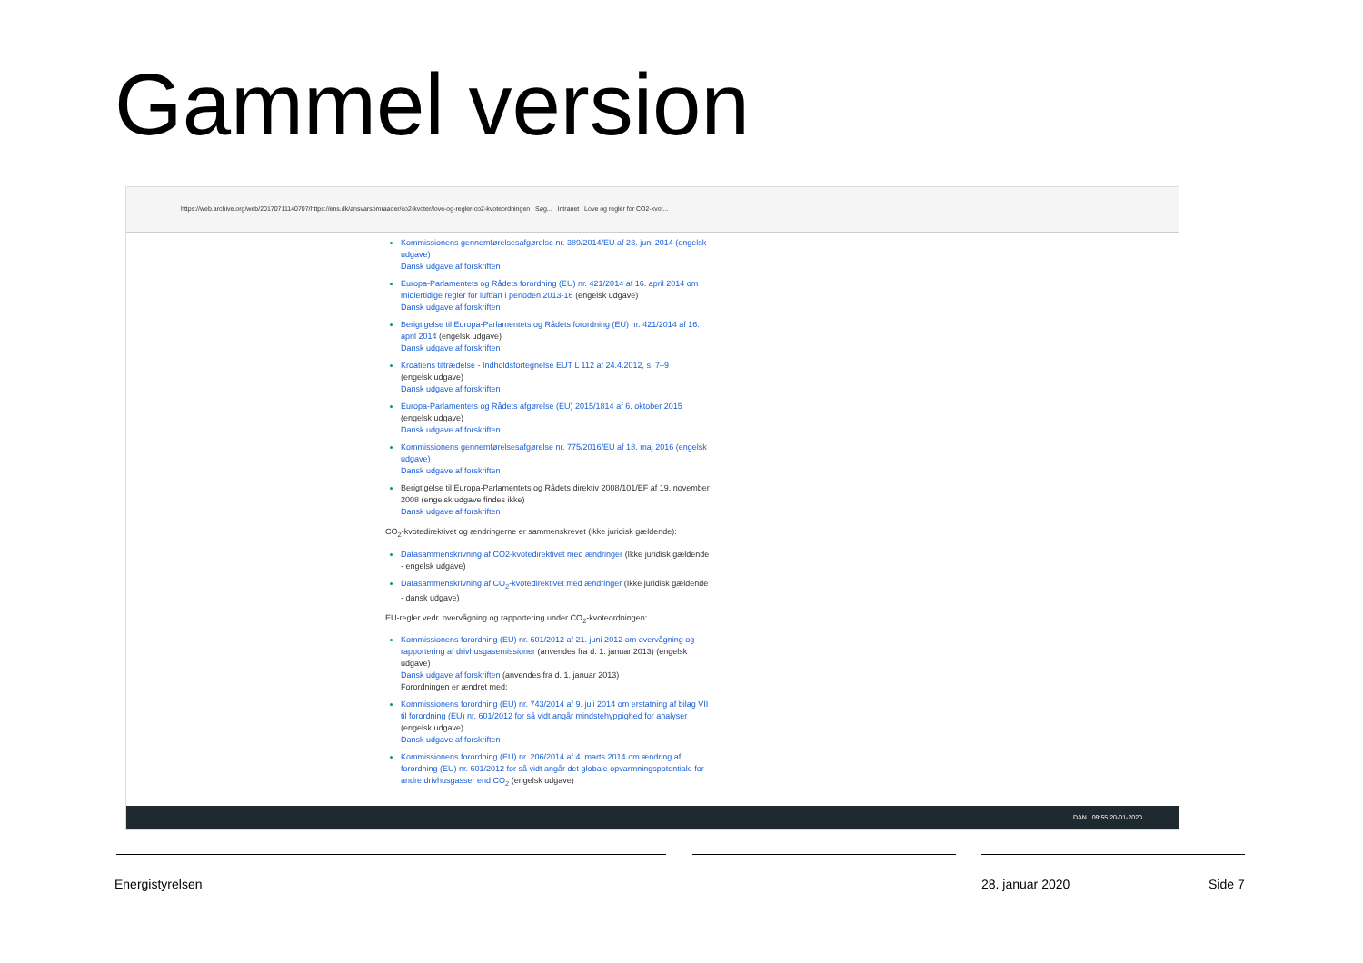Gammel version
https://web.archive.org/web/20170711140707/https://ens.dk/ansvarsomraader/co2-kvoter/love-og-regler-co2-kvoteordningen Søg... Intranet Love og regler for CO2-kvot...
Kommissionens gennemførelsesafgørelse nr. 389/2014/EU af 23. juni 2014 (engelsk udgave)
Dansk udgave af forskriften
Europa-Parlamentets og Rådets forordning (EU) nr. 421/2014 af 16. april 2014 om midlertidige regler for luftfart i perioden 2013-16 (engelsk udgave)
Dansk udgave af forskriften
Berigtigelse til Europa-Parlamentets og Rådets forordning (EU) nr. 421/2014 af 16. april 2014 (engelsk udgave)
Dansk udgave af forskriften
Kroatiens tiltrædelse - Indholdsfortegnelse EUT L 112 af 24.4.2012, s. 7–9
(engelsk udgave)
Dansk udgave af forskriften
Europa-Parlamentets og Rådets afgørelse (EU) 2015/1814 af 6. oktober 2015
(engelsk udgave)
Dansk udgave af forskriften
Kommissionens gennemførelsesafgørelse nr. 775/2016/EU af 18. maj 2016 (engelsk udgave)
Dansk udgave af forskriften
Berigtigelse til Europa-Parlamentets og Rådets direktiv 2008/101/EF af 19. november 2008 (engelsk udgave findes ikke)
Dansk udgave af forskriften
CO<sub>2</sub>-kvotedirektivet og ændringerne er sammenskrevet (ikke juridisk gældende):
Datasammenskrivning af CO2-kvotedirektivet med ændringer (Ikke juridisk gældende - engelsk udgave)
Datasammenskrivning af CO<sub>2</sub>-kvotedirektivet med ændringer (Ikke juridisk gældende - dansk udgave)
EU-regler vedr. overvågning og rapportering under CO<sub>2</sub>-kvoteordningen:
Kommissionens forordning (EU) nr. 601/2012 af 21. juni 2012 om overvågning og rapportering af drivhusgasemissioner (anvendes fra d. 1. januar 2013) (engelsk udgave)
Dansk udgave af forskriften (anvendes fra d. 1. januar 2013)
Forordningen er ændret med:
Kommissionens forordning (EU) nr. 743/2014 af 9. juli 2014 om erstatning af bilag VII til forordning (EU) nr. 601/2012 for så vidt angår mindstehyppighed for analyser
(engelsk udgave)
Dansk udgave af forskriften
Kommissionens forordning (EU) nr. 206/2014 af 4. marts 2014 om ændring af forordning (EU) nr. 601/2012 for så vidt angår det globale opvarmningspotentiale for andre drivhusgasser end CO<sub>2</sub> (engelsk udgave)
DAN 09:55 20-01-2020
Energistyrelsen 28. januar 2020 Side 7